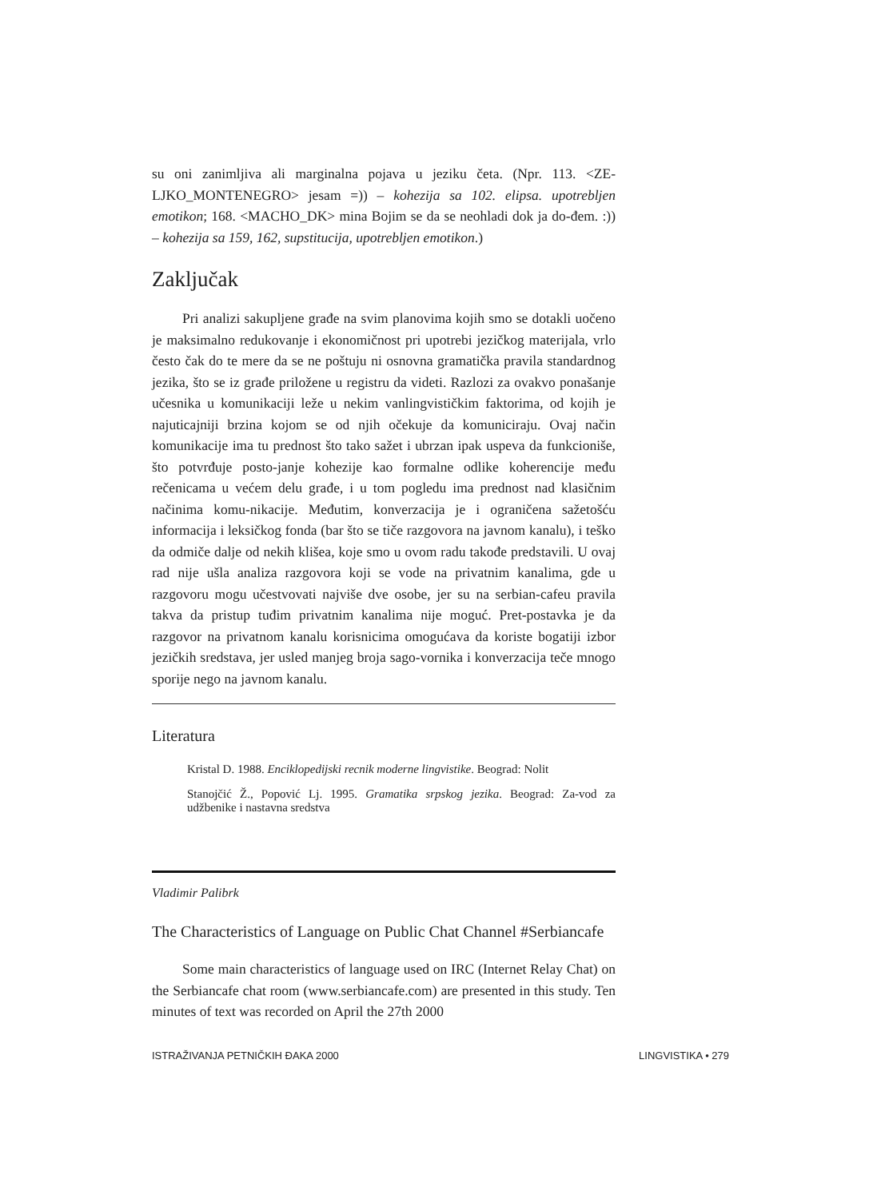su oni zanimljiva ali marginalna pojava u jeziku četa. (Npr. 113. <ZE-LJKO_MONTENEGRO> jesam =)) – kohezija sa 102. elipsa. upotrebljen emotikon; 168. <MACHO_DK> mina Bojim se da se neohladi dok ja do-đem. :)) – kohezija sa 159, 162, supstitucija, upotrebljen emotikon.)
Zaključak
Pri analizi sakupljene građe na svim planovima kojih smo se dotakli uočeno je maksimalno redukovanje i ekonomičnost pri upotrebi jezičkog materijala, vrlo često čak do te mere da se ne poštuju ni osnovna gramatička pravila standardnog jezika, što se iz građe priložene u registru da videti. Razlozi za ovakvo ponašanje učesnika u komunikaciji leže u nekim vanlingvističkim faktorima, od kojih je najuticajniji brzina kojom se od njih očekuje da komuniciraju. Ovaj način komunikacije ima tu prednost što tako sažet i ubrzan ipak uspeva da funkcioniše, što potvrđuje posto-janje kohezije kao formalne odlike koherencije među rečenicama u većem delu građe, i u tom pogledu ima prednost nad klasičnim načinima komu-nikacije. Međutim, konverzacija je i ograničena sažetošću informacija i leksičkog fonda (bar što se tiče razgovora na javnom kanalu), i teško da odmiče dalje od nekih klišea, koje smo u ovom radu takođe predstavili. U ovaj rad nije ušla analiza razgovora koji se vode na privatnim kanalima, gde u razgovoru mogu učestvovati najviše dve osobe, jer su na serbian-cafeu pravila takva da pristup tuđim privatnim kanalima nije moguć. Pret-postavka je da razgovor na privatnom kanalu korisnicima omogućava da koriste bogatiji izbor jezičkih sredstava, jer usled manjeg broja sago-vornika i konverzacija teče mnogo sporije nego na javnom kanalu.
Literatura
Kristal D. 1988. Enciklopedijski recnik moderne lingvistike. Beograd: Nolit
Stanojčić Ž., Popović Lj. 1995. Gramatika srpskog jezika. Beograd: Za-vod za udžbenike i nastavna sredstva
Vladimir Palibrk
The Characteristics of Language on Public Chat Channel #Serbiancafe
Some main characteristics of language used on IRC (Internet Relay Chat) on the Serbiancafe chat room (www.serbiancafe.com) are presented in this study. Ten minutes of text was recorded on April the 27th 2000
ISTRAŽIVANJA PETNIČKIH ĐAKA 2000 LINGVISTIKA • 279